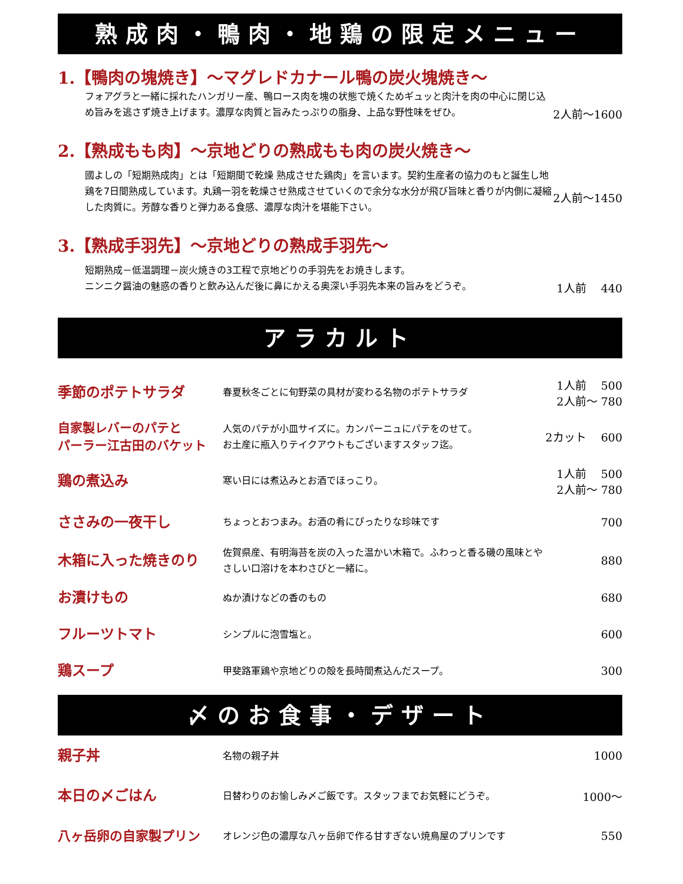熟成肉・鴨肉・地鶏の限定メニュー
| 1.【鴨肉の塊焼き】～マグレドカナール鴨の炭火塊焼き～ | |
| フォアグラと一緒に採れたハンガリー産、鴨ロース肉を塊の状態で焼くためギュッと肉汁を肉の中心に閉じ込め旨みを逃さず焼き上げます。濃厚な肉質と旨みたっぷりの脂身、上品な野性味をぜひ。 | 2人前～1600 |
| 2.【熟成もも肉】～京地どりの熟成もも肉の炭火焼き～ | |
| 國よしの「短期熟成肉」とは「短期間で乾燥 熟成させた鶏肉」を言います。契約生産者の協力のもと誕生し地鶏を7日間熟成しています。丸鶏一羽を乾燥させ熟成させていくので余分な水分が飛び旨味と香りが内側に凝縮した肉質に。芳醇な香りと弾力ある食感、濃厚な肉汁を堪能下さい。 | 2人前～1450 |
| 3.【熟成手羽先】～京地どりの熟成手羽先～ | |
| 短期熟成－低温調理－炭火焼きの3工程で京地どりの手羽先をお焼きします。 ニンニク醤油の魅惑の香りと飲み込んだ後に鼻にかえる奥深い手羽先本来の旨みをどうぞ。 | 1人前 440 |
アラカルト
| 季節のポテトサラダ | 春夏秋冬ごとに旬野菜の具材が変わる名物のポテトサラダ | 1人前 500 2人前～ 780 |
| 自家製レバーのパテと パーラー江古田のバケット | 人気のパテが小皿サイズに。カンパーニュにパテをのせて。 お土産に瓶入りテイクアウトもございますスタッフ迄。 | 2カット 600 |
| 鶏の煮込み | 寒い日には煮込みとお酒でほっこり。 | 1人前 500 2人前～ 780 |
| ささみの一夜干し | ちょっとおつまみ。お酒の肴にぴったりな珍味です | 700 |
| 木箱に入った焼きのり | 佐賀県産、有明海苔を炭の入った温かい木箱で。ふわっと香る磯の風味とやさしい口溶けを本わさびと一緒に。 | 880 |
| お漬けもの | ぬか漬けなどの香のもの | 680 |
| フルーツトマト | シンプルに泡雪塩と。 | 600 |
| 鶏スープ | 甲斐路軍鶏や京地どりの殻を長時間煮込んだスープ。 | 300 |
〆のお食事・デザート
| 親子丼 | 名物の親子丼 | 1000 |
| 本日の〆ごはん | 日替わりのお愉しみ〆ご飯です。スタッフまでお気軽にどうぞ。 | 1000～ |
| 八ヶ岳卵の自家製プリン | オレンジ色の濃厚な八ヶ岳卵で作る甘すぎない焼鳥屋のプリンです | 550 |